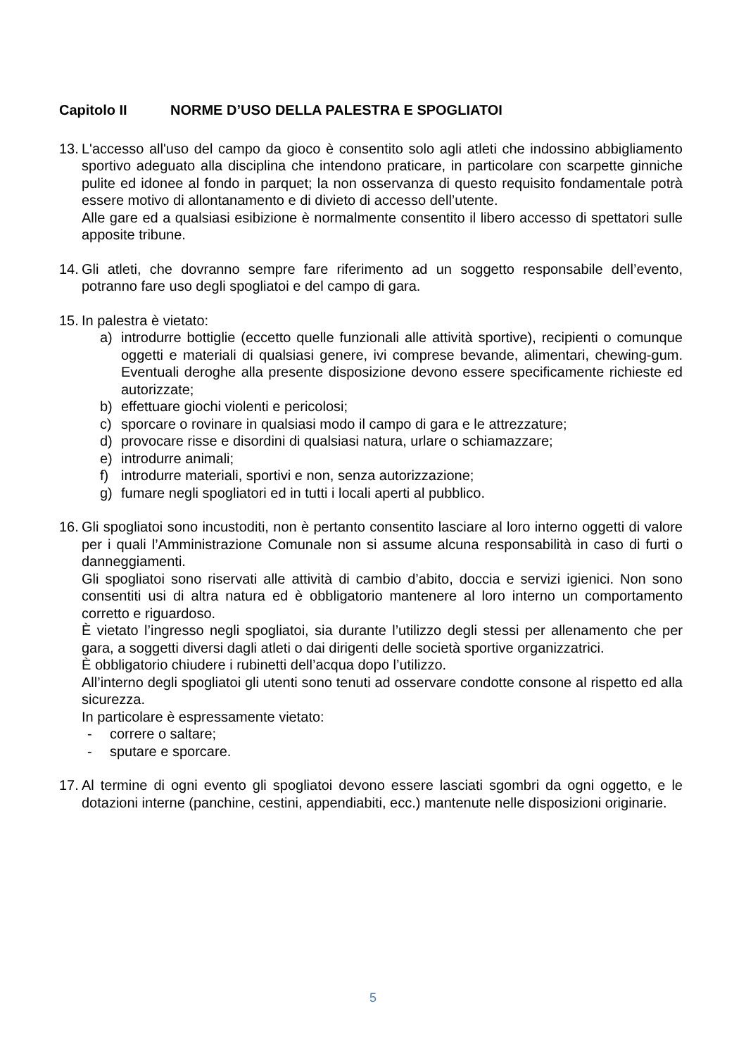Capitolo II NORME D’USO DELLA PALESTRA E SPOGLIATOI
13.
L'accesso all'uso del campo da gioco è consentito solo agli atleti che indossino abbigliamento sportivo adeguato alla disciplina che intendono praticare, in particolare con scarpette ginniche pulite ed idonee al fondo in parquet; la non osservanza di questo requisito fondamentale potrà essere motivo di allontanamento e di divieto di accesso dell’utente.
Alle gare ed a qualsiasi esibizione è normalmente consentito il libero accesso di spettatori sulle apposite tribune.
14.
Gli atleti, che dovranno sempre fare riferimento ad un soggetto responsabile dell’evento, potranno fare uso degli spogliatoi e del campo di gara.
15.
In palestra è vietato:
a) introdurre bottiglie (eccetto quelle funzionali alle attività sportive), recipienti o comunque oggetti e materiali di qualsiasi genere, ivi comprese bevande, alimentari, chewing-gum. Eventuali deroghe alla presente disposizione devono essere specificamente richieste ed autorizzate;
b) effettuare giochi violenti e pericolosi;
c) sporcare o rovinare in qualsiasi modo il campo di gara e le attrezzature;
d) provocare risse e disordini di qualsiasi natura, urlare o schiamazzare;
e) introdurre animali;
f) introdurre materiali, sportivi e non, senza autorizzazione;
g) fumare negli spogliatori ed in tutti i locali aperti al pubblico.
16.
Gli spogliatoi sono incustoditi, non è pertanto consentito lasciare al loro interno oggetti di valore per i quali l’Amministrazione Comunale non si assume alcuna responsabilità in caso di furti o danneggiamenti.
Gli spogliatoi sono riservati alle attività di cambio d’abito, doccia e servizi igienici. Non sono consentiti usi di altra natura ed è obbligatorio mantenere al loro interno un comportamento corretto e riguardoso.
È vietato l’ingresso negli spogliatoi, sia durante l’utilizzo degli stessi per allenamento che per gara, a soggetti diversi dagli atleti o dai dirigenti delle società sportive organizzatrici.
È obbligatorio chiudere i rubinetti dell’acqua dopo l’utilizzo.
All’interno degli spogliatoi gli utenti sono tenuti ad osservare condotte consone al rispetto ed alla sicurezza.
In particolare è espressamente vietato:
- correre o saltare;
- sputare e sporcare.
17.
Al termine di ogni evento gli spogliatoi devono essere lasciati sgombri da ogni oggetto, e le dotazioni interne (panchine, cestini, appendiabiti, ecc.) mantenute nelle disposizioni originarie.
5